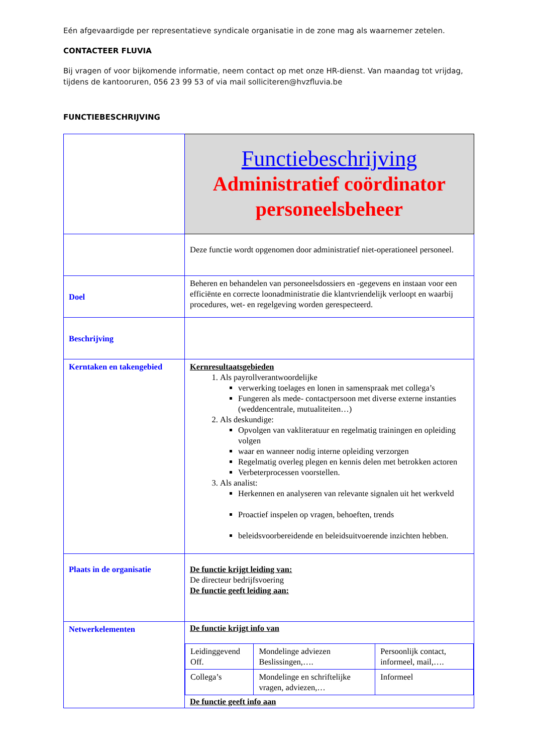Eén afgevaardigde per representatieve syndicale organisatie in de zone mag als waarnemer zetelen.
CONTACTEER FLUVIA
Bij vragen of voor bijkomende informatie, neem contact op met onze HR-dienst. Van maandag tot vrijdag, tijdens de kantooruren, 056 23 99 53 of via mail solliciteren@hvzfluvia.be
FUNCTIEBESCHRIJVING
| | Functiebeschrijving Administratief coördinator personeelsbeheer |
| | Deze functie wordt opgenomen door administratief niet-operationeel personeel. |
| Doel | Beheren en behandelen van personeelsdossiers en -gegevens en instaan voor een efficiënte en correcte loonadministratie die klantvriendelijk verloopt en waarbij procedures, wet- en regelgeving worden gerespecteerd. |
| Beschrijving | |
| Kerntaken en takengebied | Kernresultaatsgebieden 1. Als payrollverantwoordelijke verwerking toelages en lonen in samenspraak met collega’s Fungeren als mede- contactpersoon met diverse externe instanties (weddencentrale, mutualiteiten…) 2. Als deskundige: Opvolgen van vakliteratuur en regelmatig trainingen en opleiding volgen waar en wanneer nodig interne opleiding verzorgen Regelmatig overleg plegen en kennis delen met betrokken actoren Verbeterprocessen voorstellen. 3. Als analist: Herkennen en analyseren van relevante signalen uit het werkveld Proactief inspelen op vragen, behoeften, trends beleidsvoorbereidende en beleidsuitvoerende inzichten hebben. |
| Plaats in de organisatie | De functie krijgt leiding van: De directeur bedrijfsvoering De functie geeft leiding aan: |
| Netwerkelementen | De functie krijgt info van / Leidinggevend Off. / Mondelinge adviezen Beslissingen,…. / Persoonlijk contact, informeel, mail,…. / / Collega’s / Mondelinge en schriftelijke vragen, adviezen,… / Informeel / De functie geeft info aan |